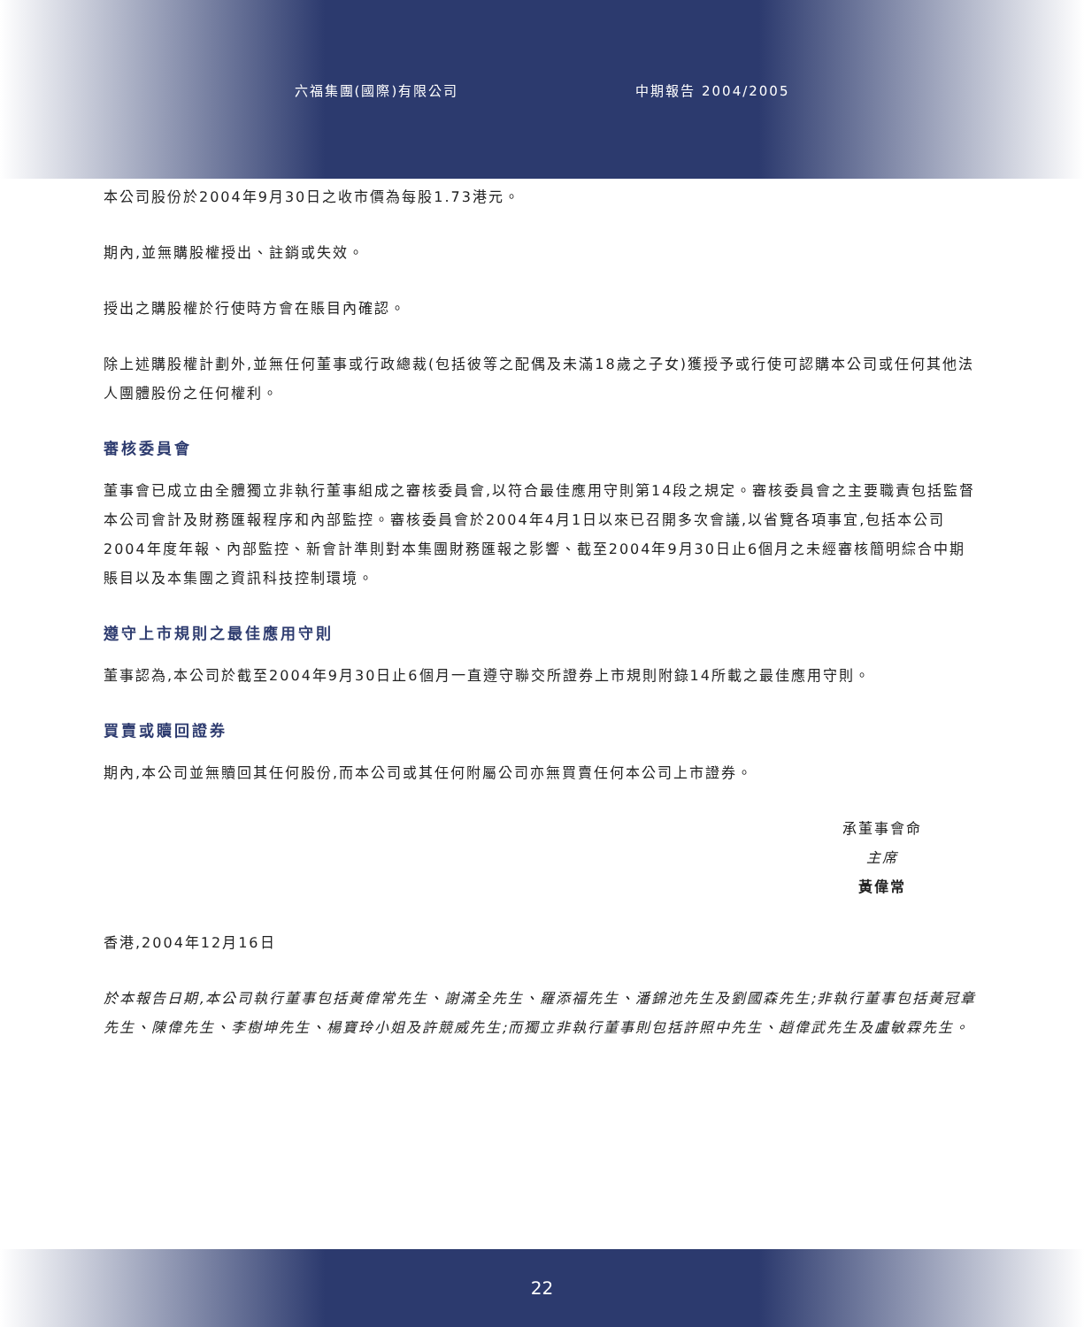六福集團(國際)有限公司 中期報告 2004/2005
本公司股份於2004年9月30日之收市價為每股1.73港元。
期內,並無購股權授出、註銷或失效。
授出之購股權於行使時方會在賬目內確認。
除上述購股權計劃外,並無任何董事或行政總裁(包括彼等之配偶及未滿18歲之子女)獲授予或行使可認購本公司或任何其他法人團體股份之任何權利。
審核委員會
董事會已成立由全體獨立非執行董事組成之審核委員會,以符合最佳應用守則第14段之規定。審核委員會之主要職責包括監督本公司會計及財務匯報程序和內部監控。審核委員會於2004年4月1日以來已召開多次會議,以省覽各項事宜,包括本公司2004年度年報、內部監控、新會計準則對本集團財務匯報之影響、截至2004年9月30日止6個月之未經審核簡明綜合中期賬目以及本集團之資訊科技控制環境。
遵守上市規則之最佳應用守則
董事認為,本公司於截至2004年9月30日止6個月一直遵守聯交所證券上市規則附錄14所載之最佳應用守則。
買賣或贖回證券
期內,本公司並無贖回其任何股份,而本公司或其任何附屬公司亦無買賣任何本公司上市證券。
承董事會命
主席
黃偉常
香港,2004年12月16日
於本報告日期,本公司執行董事包括黃偉常先生、謝滿全先生、羅添福先生、潘錦池先生及劉國森先生;非執行董事包括黃冠章先生、陳偉先生、李樹坤先生、楊寶玲小姐及許競威先生;而獨立非執行董事則包括許照中先生、趙偉武先生及盧敏霖先生。
22